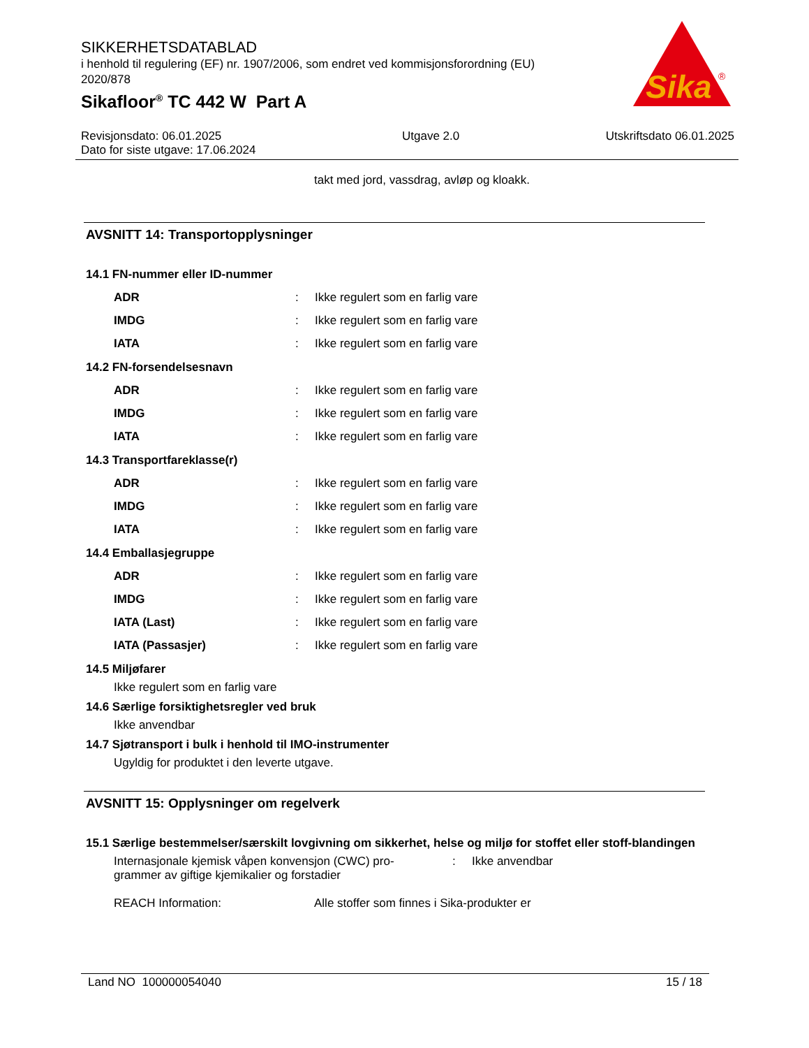SIKKERHETSDATABLAD
i henhold til regulering (EF) nr. 1907/2006, som endret ved kommisjonsforordning (EU) 2020/878
Sikafloor<sup>®</sup> TC 442 W Part A
Sika
®
Revisjonsdato: 06.01.2025
Dato for siste utgave: 17.06.2024
Utgave 2.0 Utskriftsdato 06.01.2025
takt med jord, vassdrag, avløp og kloakk.
AVSNITT 14: Transportopplysninger
14.1 FN-nummer eller ID-nummer
ADR :
Ikke regulert som en farlig vare
IMDG :
Ikke regulert som en farlig vare
IATA :
Ikke regulert som en farlig vare
14.2 FN-forsendelsesnavn
ADR :
Ikke regulert som en farlig vare
IMDG :
Ikke regulert som en farlig vare
IATA :
Ikke regulert som en farlig vare
14.3 Transportfareklasse(r)
ADR :
Ikke regulert som en farlig vare
IMDG :
Ikke regulert som en farlig vare
IATA :
Ikke regulert som en farlig vare
14.4 Emballasjegruppe
ADR :
Ikke regulert som en farlig vare
IMDG :
Ikke regulert som en farlig vare
IATA (Last) :
Ikke regulert som en farlig vare
IATA (Passasjer) :
Ikke regulert som en farlig vare
14.5 Miljøfarer
Ikke regulert som en farlig vare
14.6 Særlige forsiktighetsregler ved bruk
Ikke anvendbar
14.7 Sjøtransport i bulk i henhold til IMO-instrumenter
Ugyldig for produktet i den leverte utgave.
AVSNITT 15: Opplysninger om regelverk
15.1 Særlige bestemmelser/særskilt lovgivning om sikkerhet, helse og miljø for stoffet eller stoff-blandingen
Internasjonale kjemisk våpen konvensjon (CWC) pro-
grammer av giftige kjemikalier og forstadier
: Ikke anvendbar
REACH Information: Alle stoffer som finnes i Sika-produkter er
Land NO 100000054040 15 / 18